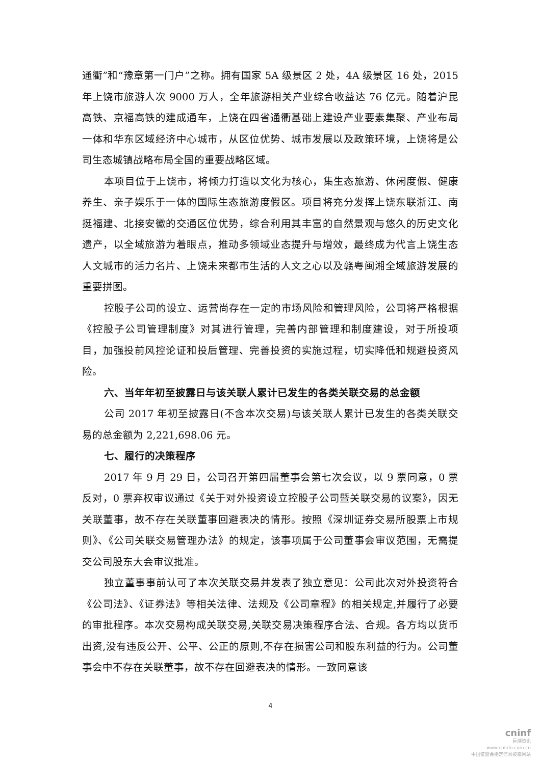通衢”和“豫章第一门户”之称。拥有国家 5A 级景区 2 处，4A 级景区 16 处，2015 年上饶市旅游人次 9000 万人，全年旅游相关产业综合收益达 76 亿元。随着沪昆高铁、京福高铁的建成通车，上饶在四省通衢基础上建设产业要素集聚、产业布局一体和华东区域经济中心城市，从区位优势、城市发展以及政策环境，上饶将是公司生态城镇战略布局全国的重要战略区域。
本项目位于上饶市，将倾力打造以文化为核心，集生态旅游、休闲度假、健康养生、亲子娱乐于一体的国际生态旅游度假区。项目将充分发挥上饶东联浙江、南挺福建、北接安徽的交通区位优势，综合利用其丰富的自然景观与悠久的历史文化遗产，以全域旅游为着眼点，推动多领域业态提升与增效，最终成为代言上饶生态人文城市的活力名片、上饶未来都市生活的人文之心以及赣粤闽湘全域旅游发展的重要拼图。
控股子公司的设立、运营尚存在一定的市场风险和管理风险，公司将严格根据《控股子公司管理制度》对其进行管理，完善内部管理和制度建设，对于所投项目，加强投前风控论证和投后管理、完善投资的实施过程，切实降低和规避投资风险。
六、当年年初至披露日与该关联人累计已发生的各类关联交易的总金额
公司 2017 年初至披露日(不含本次交易)与该关联人累计已发生的各类关联交易的总金额为 2,221,698.06 元。
七、履行的决策程序
2017 年 9 月 29 日，公司召开第四届董事会第七次会议，以 9 票同意，0 票反对，0 票弃权审议通过《关于对外投资设立控股子公司暨关联交易的议案》，因无关联董事，故不存在关联董事回避表决的情形。按照《深圳证券交易所股票上市规则》、《公司关联交易管理办法》的规定，该事项属于公司董事会审议范围，无需提交公司股东大会审议批准。
独立董事事前认可了本次关联交易并发表了独立意见：公司此次对外投资符合《公司法》、《证券法》等相关法律、法规及《公司章程》的相关规定,并履行了必要的审批程序。本次交易构成关联交易,关联交易决策程序合法、合规。各方均以货币出资,没有违反公开、公平、公正的原则,不存在损害公司和股东利益的行为。公司董事会中不存在关联董事，故不存在回避表决的情形。一致同意该
4
cninf
巨潮资讯
www.cninfo.com.cn
中国证监会指定信息披露网站